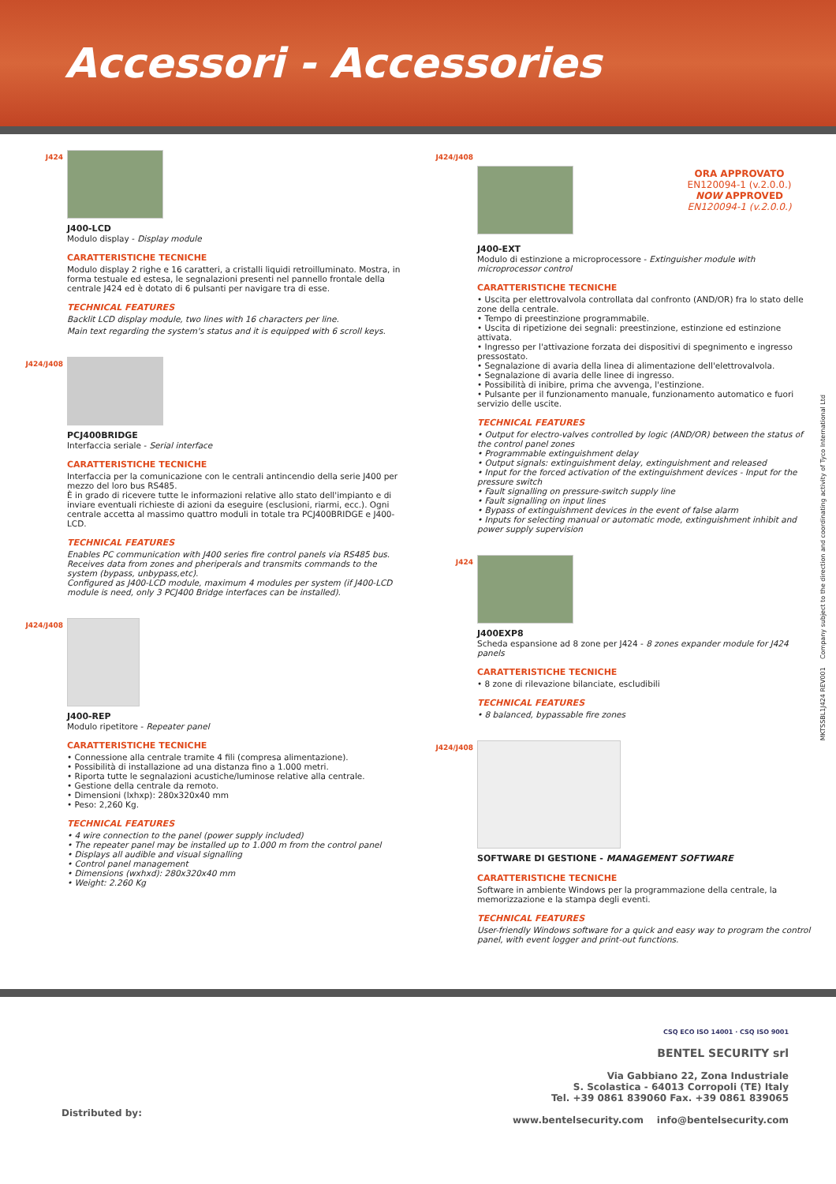Accessori - Accessories
J424
J400-LCD
Modulo display - Display module
CARATTERISTICHE TECNICHE
Modulo display 2 righe e 16 caratteri, a cristalli liquidi retroilluminato. Mostra, in forma testuale ed estesa, le segnalazioni presenti nel pannello frontale della centrale J424 ed è dotato di 6 pulsanti per navigare tra di esse.
TECHNICAL FEATURES
Backlit LCD display module, two lines with 16 characters per line.
Main text regarding the system's status and it is equipped with 6 scroll keys.
J424/J408
PCJ400BRIDGE
Interfaccia seriale - Serial interface
CARATTERISTICHE TECNICHE
Interfaccia per la comunicazione con le centrali antincendio della serie J400 per mezzo del loro bus RS485.
È in grado di ricevere tutte le informazioni relative allo stato dell'impianto e di inviare eventuali richieste di azioni da eseguire (esclusioni, riarmi, ecc.). Ogni centrale accetta al massimo quattro moduli in totale tra PCJ400BRIDGE e J400-LCD.
TECHNICAL FEATURES
Enables PC communication with J400 series fire control panels via RS485 bus. Receives data from zones and pheriperals and transmits commands to the system (bypass, unbypass,etc).
Configured as J400-LCD module, maximum 4 modules per system (if J400-LCD module is need, only 3 PCJ400 Bridge interfaces can be installed).
J424/J408
J400-REP
Modulo ripetitore - Repeater panel
CARATTERISTICHE TECNICHE
• Connessione alla centrale tramite 4 fili (compresa alimentazione).
• Possibilità di installazione ad una distanza fino a 1.000 metri.
• Riporta tutte le segnalazioni acustiche/luminose relative alla centrale.
• Gestione della centrale da remoto.
• Dimensioni (lxhxp): 280x320x40 mm
• Peso: 2,260 Kg.
TECHNICAL FEATURES
• 4 wire connection to the panel (power supply included)
• The repeater panel may be installed up to 1.000 m from the control panel
• Displays all audible and visual signalling
• Control panel management
• Dimensions (wxhxd): 280x320x40 mm
• Weight: 2.260 Kg
J424/J408
ORA APPROVATO
EN120094-1 (v.2.0.0.)
NOW APPROVED
EN120094-1 (v.2.0.0.)
J400-EXT
Modulo di estinzione a microprocessore - Extinguisher module with microprocessor control
CARATTERISTICHE TECNICHE
• Uscita per elettrovalvola controllata dal confronto (AND/OR) fra lo stato delle zone della centrale.
• Tempo di preestinzione programmabile.
• Uscita di ripetizione dei segnali: preestinzione, estinzione ed estinzione attivata.
• Ingresso per l'attivazione forzata dei dispositivi di spegnimento e ingresso pressostato.
• Segnalazione di avaria della linea di alimentazione dell'elettrovalvola.
• Segnalazione di avaria delle linee di ingresso.
• Possibilità di inibire, prima che avvenga, l'estinzione.
• Pulsante per il funzionamento manuale, funzionamento automatico e fuori servizio delle uscite.
TECHNICAL FEATURES
• Output for electro-valves controlled by logic (AND/OR) between the status of the control panel zones
• Programmable extinguishment delay
• Output signals: extinguishment delay, extinguishment and released
• Input for the forced activation of the extinguishment devices - Input for the pressure switch
• Fault signalling on pressure-switch supply line
• Fault signalling on input lines
• Bypass of extinguishment devices in the event of false alarm
• Inputs for selecting manual or automatic mode, extinguishment inhibit and power supply supervision
J424
J400EXP8
Scheda espansione ad 8 zone per J424 - 8 zones expander module for J424 panels
CARATTERISTICHE TECNICHE
• 8 zone di rilevazione bilanciate, escludibili
TECHNICAL FEATURES
• 8 balanced, bypassable fire zones
J424/J408
SOFTWARE DI GESTIONE - MANAGEMENT SOFTWARE
CARATTERISTICHE TECNICHE
Software in ambiente Windows per la programmazione della centrale, la memorizzazione e la stampa degli eventi.
TECHNICAL FEATURES
User-friendly Windows software for a quick and easy way to program the control panel, with event logger and print-out functions.
MKTSSBL1J424 REV001 Company subject to the direction and coordinating activity of Tyco International Ltd
Distributed by:
CSQ ECO ISO 14001 · CSQ ISO 9001
BENTEL SECURITY srl
Via Gabbiano 22, Zona Industriale
S. Scolastica - 64013 Corropoli (TE) Italy
Tel. +39 0861 839060 Fax. +39 0861 839065
www.bentelsecurity.com info@bentelsecurity.com